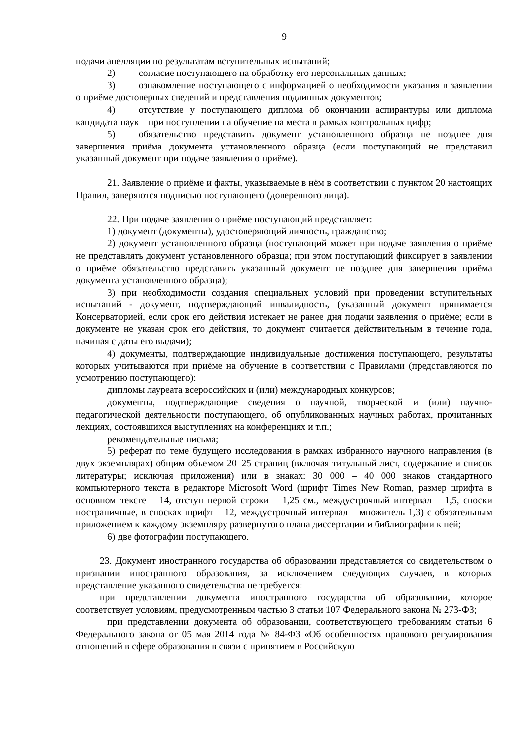9
подачи апелляции по результатам вступительных испытаний;
2) согласие поступающего на обработку его персональных данных;
3) ознакомление поступающего с информацией о необходимости указания в заявлении о приёме достоверных сведений и представления подлинных документов;
4) отсутствие у поступающего диплома об окончании аспирантуры или диплома кандидата наук – при поступлении на обучение на места в рамках контрольных цифр;
5) обязательство представить документ установленного образца не позднее дня завершения приёма документа установленного образца (если поступающий не представил указанный документ при подаче заявления о приёме).
21. Заявление о приёме и факты, указываемые в нём в соответствии с пунктом 20 настоящих Правил, заверяются подписью поступающего (доверенного лица).
22. При подаче заявления о приёме поступающий представляет:
1) документ (документы), удостоверяющий личность, гражданство;
2) документ установленного образца (поступающий может при подаче заявления о приёме не представлять документ установленного образца; при этом поступающий фиксирует в заявлении о приёме обязательство представить указанный документ не позднее дня завершения приёма документа установленного образца);
3) при необходимости создания специальных условий при проведении вступительных испытаний - документ, подтверждающий инвалидность, (указанный документ принимается Консерваторией, если срок его действия истекает не ранее дня подачи заявления о приёме; если в документе не указан срок его действия, то документ считается действительным в течение года, начиная с даты его выдачи);
4) документы, подтверждающие индивидуальные достижения поступающего, результаты которых учитываются при приёме на обучение в соответствии с Правилами (представляются по усмотрению поступающего):
дипломы лауреата всероссийских и (или) международных конкурсов;
документы, подтверждающие сведения о научной, творческой и (или) научно-педагогической деятельности поступающего, об опубликованных научных работах, прочитанных лекциях, состоявшихся выступлениях на конференциях и т.п.;
рекомендательные письма;
5) реферат по теме будущего исследования в рамках избранного научного направления (в двух экземплярах) общим объемом 20–25 страниц (включая титульный лист, содержание и список литературы; исключая приложения) или в знаках: 30 000 – 40 000 знаков стандартного компьютерного текста в редакторе Microsoft Word (шрифт Times New Roman, размер шрифта в основном тексте – 14, отступ первой строки – 1,25 см., междустрочный интервал – 1,5, сноски постраничные, в сносках шрифт – 12, междустрочный интервал – множитель 1,3) с обязательным приложением к каждому экземпляру развернутого плана диссертации и библиографии к ней;
6) две фотографии поступающего.
23. Документ иностранного государства об образовании представляется со свидетельством о признании иностранного образования, за исключением следующих случаев, в которых представление указанного свидетельства не требуется:
при представлении документа иностранного государства об образовании, которое соответствует условиям, предусмотренным частью 3 статьи 107 Федерального закона № 273-ФЗ;
при представлении документа об образовании, соответствующего требованиям статьи 6 Федерального закона от 05 мая 2014 года № 84-ФЗ «Об особенностях правового регулирования отношений в сфере образования в связи с принятием в Российскую